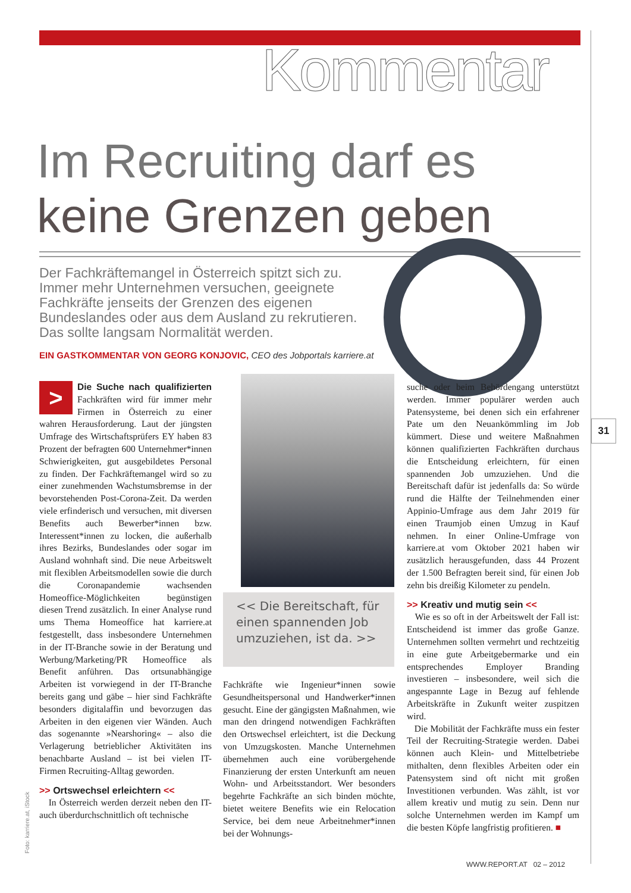Kommentar
Im Recruiting darf es
keine Grenzen geben
Der Fachkräftemangel in Österreich spitzt sich zu. Immer mehr Unternehmen versuchen, geeignete Fachkräfte jenseits der Grenzen des eigenen Bundeslandes oder aus dem Ausland zu rekrutieren. Das sollte langsam Normalität werden.
EIN GASTKOMMENTAR VON GEORG KONJOVIC, CEO des Jobportals karriere.at
>
Die Suche nach qualifizierten Fachkräften wird für immer mehr Firmen in Österreich zu einer wahren Herausforderung. Laut der jüngsten Umfrage des Wirtschaftsprüfers EY haben 83 Prozent der befragten 600 Unternehmer*innen Schwierigkeiten, gut ausgebildetes Personal zu finden. Der Fachkräftemangel wird so zu einer zunehmenden Wachstumsbremse in der bevorstehenden Post-Corona-Zeit. Da werden viele erfinderisch und versuchen, mit diversen Benefits auch Bewerber*innen bzw. Interessent*innen zu locken, die außerhalb ihres Bezirks, Bundeslandes oder sogar im Ausland wohnhaft sind. Die neue Arbeitswelt mit flexiblen Arbeitsmodellen sowie die durch die Coronapandemie wachsenden Homeoffice-Möglichkeiten begünstigen diesen Trend zusätzlich. In einer Analyse rund ums Thema Homeoffice hat karriere.at festgestellt, dass insbesondere Unternehmen in der IT-Branche sowie in der Beratung und Werbung/Marketing/PR Homeoffice als Benefit anführen. Das ortsunabhängige Arbeiten ist vorwiegend in der IT-Branche bereits gang und gäbe – hier sind Fachkräfte besonders digitalaffin und bevorzugen das Arbeiten in den eigenen vier Wänden. Auch das sogenannte »Nearshoring« – also die Verlagerung betrieblicher Aktivitäten ins benachbarte Ausland – ist bei vielen IT-Firmen Recruiting-Alltag geworden.
>> Ortswechsel erleichtern <<
In Österreich werden derzeit neben den IT- auch überdurchschnittlich oft technische
<< Die Bereitschaft, für einen spannenden Job umzuziehen, ist da. >>
Fachkräfte wie Ingenieur*innen sowie Gesundheitspersonal und Handwerker*innen gesucht. Eine der gängigsten Maßnahmen, wie man den dringend notwendigen Fachkräften den Ortswechsel erleichtert, ist die Deckung von Umzugskosten. Manche Unternehmen übernehmen auch eine vorübergehende Finanzierung der ersten Unterkunft am neuen Wohn- und Arbeitsstandort. Wer besonders begehrte Fachkräfte an sich binden möchte, bietet weitere Benefits wie ein Relocation Service, bei dem neue Arbeitnehmer*innen bei der Wohnungs-
suche oder beim Behördengang unterstützt werden. Immer populärer werden auch Patensysteme, bei denen sich ein erfahrener Pate um den Neuankömmling im Job kümmert. Diese und weitere Maßnahmen können qualifizierten Fachkräften durchaus die Entscheidung erleichtern, für einen spannenden Job umzuziehen. Und die Bereitschaft dafür ist jedenfalls da: So würde rund die Hälfte der Teilnehmenden einer Appinio-Umfrage aus dem Jahr 2019 für einen Traumjob einen Umzug in Kauf nehmen. In einer Online-Umfrage von karriere.at vom Oktober 2021 haben wir zusätzlich herausgefunden, dass 44 Prozent der 1.500 Befragten bereit sind, für einen Job zehn bis dreißig Kilometer zu pendeln.
>> Kreativ und mutig sein <<
Wie es so oft in der Arbeitswelt der Fall ist: Entscheidend ist immer das große Ganze. Unternehmen sollten vermehrt und rechtzeitig in eine gute Arbeitgebermarke und ein entsprechendes Employer Branding investieren – insbesondere, weil sich die angespannte Lage in Bezug auf fehlende Arbeitskräfte in Zukunft weiter zuspitzen wird.
Die Mobilität der Fachkräfte muss ein fester Teil der Recruiting-Strategie werden. Dabei können auch Klein- und Mittelbetriebe mithalten, denn flexibles Arbeiten oder ein Patensystem sind oft nicht mit großen Investitionen verbunden. Was zählt, ist vor allem kreativ und mutig zu sein. Denn nur solche Unternehmen werden im Kampf um die besten Köpfe langfristig profitieren. ■
31
Foto: karriere.at, iStock
WWW.REPORT.AT 02 – 2012